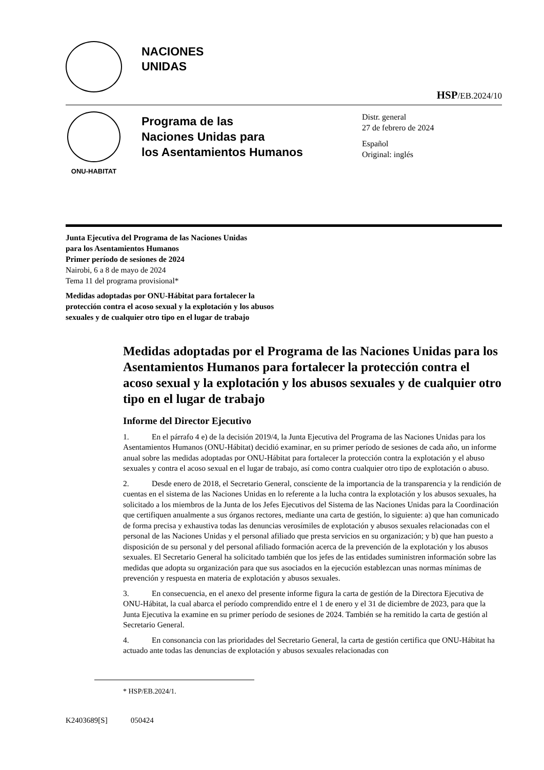NACIONES
UNIDAS
HSP/EB.2024/10
ONU-HABITAT
Programa de las
Naciones Unidas para
los Asentamientos Humanos
Distr. general
27 de febrero de 2024
Español
Original: inglés
Junta Ejecutiva del Programa de las Naciones Unidas
para los Asentamientos Humanos
Primer período de sesiones de 2024
Nairobi, 6 a 8 de mayo de 2024
Tema 11 del programa provisional*
Medidas adoptadas por ONU-Hábitat para fortalecer la
protección contra el acoso sexual y la explotación y los abusos
sexuales y de cualquier otro tipo en el lugar de trabajo
Medidas adoptadas por el Programa de las Naciones Unidas para los Asentamientos Humanos para fortalecer la protección contra el acoso sexual y la explotación y los abusos sexuales y de cualquier otro tipo en el lugar de trabajo
Informe del Director Ejecutivo
1. En el párrafo 4 e) de la decisión 2019/4, la Junta Ejecutiva del Programa de las Naciones Unidas para los Asentamientos Humanos (ONU-Hábitat) decidió examinar, en su primer período de sesiones de cada año, un informe anual sobre las medidas adoptadas por ONU-Hábitat para fortalecer la protección contra la explotación y el abuso sexuales y contra el acoso sexual en el lugar de trabajo, así como contra cualquier otro tipo de explotación o abuso.
2. Desde enero de 2018, el Secretario General, consciente de la importancia de la transparencia y la rendición de cuentas en el sistema de las Naciones Unidas en lo referente a la lucha contra la explotación y los abusos sexuales, ha solicitado a los miembros de la Junta de los Jefes Ejecutivos del Sistema de las Naciones Unidas para la Coordinación que certifiquen anualmente a sus órganos rectores, mediante una carta de gestión, lo siguiente: a) que han comunicado de forma precisa y exhaustiva todas las denuncias verosímiles de explotación y abusos sexuales relacionadas con el personal de las Naciones Unidas y el personal afiliado que presta servicios en su organización; y b) que han puesto a disposición de su personal y del personal afiliado formación acerca de la prevención de la explotación y los abusos sexuales. El Secretario General ha solicitado también que los jefes de las entidades suministren información sobre las medidas que adopta su organización para que sus asociados en la ejecución establezcan unas normas mínimas de prevención y respuesta en materia de explotación y abusos sexuales.
3. En consecuencia, en el anexo del presente informe figura la carta de gestión de la Directora Ejecutiva de ONU-Hábitat, la cual abarca el período comprendido entre el 1 de enero y el 31 de diciembre de 2023, para que la Junta Ejecutiva la examine en su primer período de sesiones de 2024. También se ha remitido la carta de gestión al Secretario General.
4. En consonancia con las prioridades del Secretario General, la carta de gestión certifica que ONU-Hábitat ha actuado ante todas las denuncias de explotación y abusos sexuales relacionadas con
* HSP/EB.2024/1.
K2403689[S] 050424